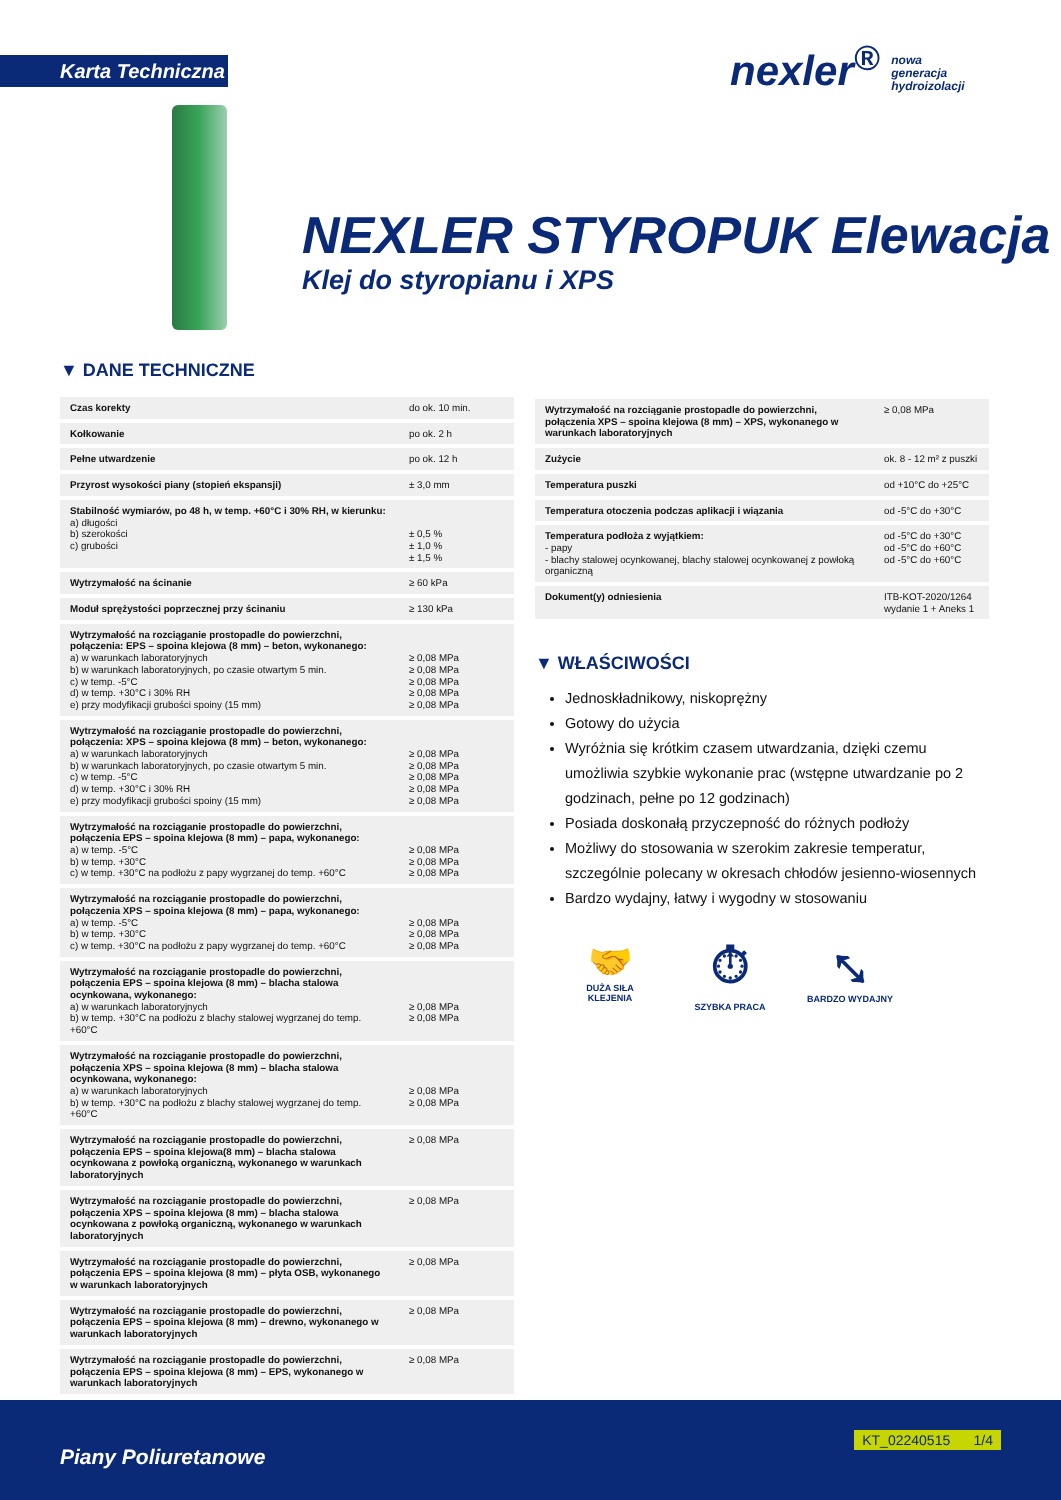Karta Techniczna
nexler<sup>®</sup> nowa
generacja
hydroizolacji
NEXLER STYROPUK Elewacja
Klej do styropianu i XPS
▼ DANE TECHNICZNE
| Czas korekty | do ok. 10 min. |
| Kołkowanie | po ok. 2 h |
| Pełne utwardzenie | po ok. 12 h |
| Przyrost wysokości piany (stopień ekspansji) | ± 3,0 mm |
| Stabilność wymiarów, po 48 h, w temp. +60°C i 30% RH, w kierunku: a) długości b) szerokości c) grubości | ± 0,5 % ± 1,0 % ± 1,5 % |
| Wytrzymałość na ścinanie | ≥ 60 kPa |
| Moduł sprężystości poprzecznej przy ścinaniu | ≥ 130 kPa |
| Wytrzymałość na rozciąganie prostopadle do powierzchni, połączenia: EPS – spoina klejowa (8 mm) – beton, wykonanego: a) w warunkach laboratoryjnych b) w warunkach laboratoryjnych, po czasie otwartym 5 min. c) w temp. -5°C d) w temp. +30°C i 30% RH e) przy modyfikacji grubości spoiny (15 mm) | ≥ 0,08 MPa ≥ 0,08 MPa ≥ 0,08 MPa ≥ 0,08 MPa ≥ 0,08 MPa |
| Wytrzymałość na rozciąganie prostopadle do powierzchni, połączenia: XPS – spoina klejowa (8 mm) – beton, wykonanego: a) w warunkach laboratoryjnych b) w warunkach laboratoryjnych, po czasie otwartym 5 min. c) w temp. -5°C d) w temp. +30°C i 30% RH e) przy modyfikacji grubości spoiny (15 mm) | ≥ 0,08 MPa ≥ 0,08 MPa ≥ 0,08 MPa ≥ 0,08 MPa ≥ 0,08 MPa |
| Wytrzymałość na rozciąganie prostopadle do powierzchni, połączenia EPS – spoina klejowa (8 mm) – papa, wykonanego: a) w temp. -5°C b) w temp. +30°C c) w temp. +30°C na podłożu z papy wygrzanej do temp. +60°C | ≥ 0,08 MPa ≥ 0,08 MPa ≥ 0,08 MPa |
| Wytrzymałość na rozciąganie prostopadle do powierzchni, połączenia XPS – spoina klejowa (8 mm) – papa, wykonanego: a) w temp. -5°C b) w temp. +30°C c) w temp. +30°C na podłożu z papy wygrzanej do temp. +60°C | ≥ 0,08 MPa ≥ 0,08 MPa ≥ 0,08 MPa |
| Wytrzymałość na rozciąganie prostopadle do powierzchni, połączenia EPS – spoina klejowa (8 mm) – blacha stalowa ocynkowana, wykonanego: a) w warunkach laboratoryjnych b) w temp. +30°C na podłożu z blachy stalowej wygrzanej do temp. +60°C | ≥ 0,08 MPa ≥ 0,08 MPa |
| Wytrzymałość na rozciąganie prostopadle do powierzchni, połączenia XPS – spoina klejowa (8 mm) – blacha stalowa ocynkowana, wykonanego: a) w warunkach laboratoryjnych b) w temp. +30°C na podłożu z blachy stalowej wygrzanej do temp. +60°C | ≥ 0,08 MPa ≥ 0,08 MPa |
| Wytrzymałość na rozciąganie prostopadle do powierzchni, połączenia EPS – spoina klejowa(8 mm) – blacha stalowa ocynkowana z powłoką organiczną, wykonanego w warunkach laboratoryjnych | ≥ 0,08 MPa |
| Wytrzymałość na rozciąganie prostopadle do powierzchni, połączenia XPS – spoina klejowa (8 mm) – blacha stalowa ocynkowana z powłoką organiczną, wykonanego w warunkach laboratoryjnych | ≥ 0,08 MPa |
| Wytrzymałość na rozciąganie prostopadle do powierzchni, połączenia EPS – spoina klejowa (8 mm) – płyta OSB, wykonanego w warunkach laboratoryjnych | ≥ 0,08 MPa |
| Wytrzymałość na rozciąganie prostopadle do powierzchni, połączenia EPS – spoina klejowa (8 mm) – drewno, wykonanego w warunkach laboratoryjnych | ≥ 0,08 MPa |
| Wytrzymałość na rozciąganie prostopadle do powierzchni, połączenia EPS – spoina klejowa (8 mm) – EPS, wykonanego w warunkach laboratoryjnych | ≥ 0,08 MPa |
| Wytrzymałość na rozciąganie prostopadle do powierzchni, połączenia XPS – spoina klejowa (8 mm) – XPS, wykonanego w warunkach laboratoryjnych | ≥ 0,08 MPa |
| Zużycie | ok. 8 - 12 m² z puszki |
| Temperatura puszki | od +10°C do +25°C |
| Temperatura otoczenia podczas aplikacji i wiązania | od -5°C do +30°C |
| Temperatura podłoża z wyjątkiem: - papy - blachy stalowej ocynkowanej, blachy stalowej ocynkowanej z powłoką organiczną | od -5°C do +30°C od -5°C do +60°C od -5°C do +60°C |
| Dokument(y) odniesienia | ITB-KOT-2020/1264 wydanie 1 + Aneks 1 |
▼ WŁAŚCIWOŚCI
Jednoskładnikowy, niskoprężny
Gotowy do użycia
Wyróżnia się krótkim czasem utwardzania, dzięki czemu umożliwia szybkie wykonanie prac (wstępne utwardzanie po 2 godzinach, pełne po 12 godzinach)
Posiada doskonałą przyczepność do różnych podłoży
Możliwy do stosowania w szerokim zakresie temperatur, szczególnie polecany w okresach chłodów jesienno-wiosennych
Bardzo wydajny, łatwy i wygodny w stosowaniu
🤝
DUŻA SIŁA KLEJENIA
⏱
SZYBKA PRACA
⤡
BARDZO WYDAJNY
Piany Poliuretanowe
KT_02240515 1/4